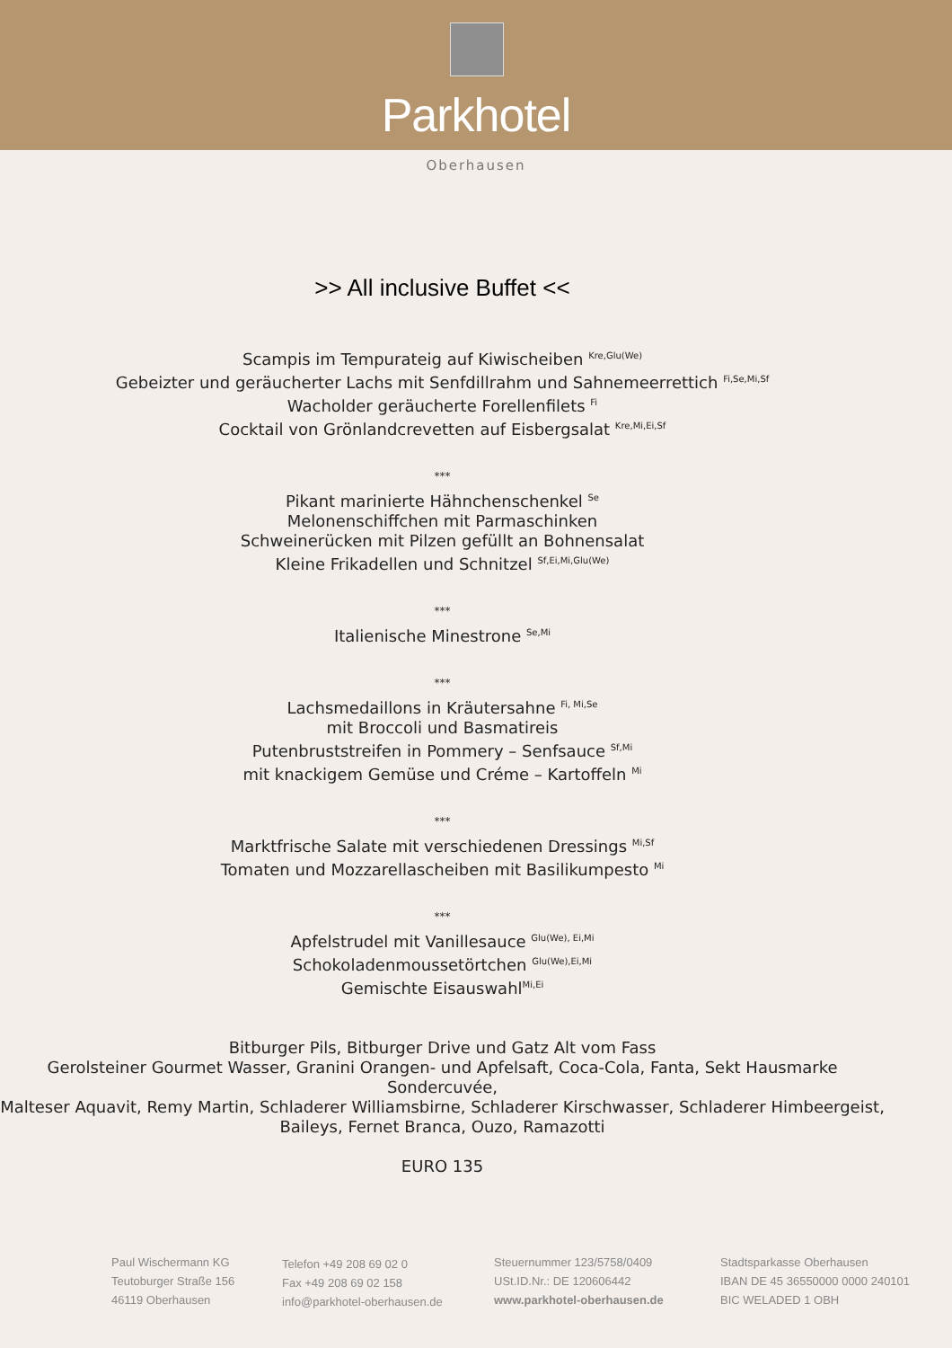Parkhotel
Oberhausen
>> All inclusive Buffet <<
Scampis im Tempurateig auf Kiwischeiben <sup>Kre,Glu(We)</sup>
Gebeizter und geräucherter Lachs mit Senfdillrahm und Sahnemeerrettich <sup>Fi,Se,Mi,Sf</sup>
Wacholder geräucherte Forellenfilets <sup>Fi</sup>
Cocktail von Grönlandcrevetten auf Eisbergsalat <sup>Kre,Mi,Ei,Sf</sup>
***
Pikant marinierte Hähnchenschenkel <sup>Se</sup>
Melonenschiffchen mit Parmaschinken
Schweinerücken mit Pilzen gefüllt an Bohnensalat
Kleine Frikadellen und Schnitzel <sup>Sf,Ei,Mi,Glu(We)</sup>
***
Italienische Minestrone <sup>Se,Mi</sup>
***
Lachsmedaillons in Kräutersahne <sup>Fi, Mi,Se</sup>
mit Broccoli und Basmatireis
Putenbruststreifen in Pommery – Senfsauce <sup>Sf,Mi</sup>
mit knackigem Gemüse und Créme – Kartoffeln <sup>Mi</sup>
***
Marktfrische Salate mit verschiedenen Dressings <sup>Mi,Sf</sup>
Tomaten und Mozzarellascheiben mit Basilikumpesto <sup>Mi</sup>
***
Apfelstrudel mit Vanillesauce <sup>Glu(We), Ei,Mi</sup>
Schokoladenmoussetörtchen <sup>Glu(We),Ei,Mi</sup>
Gemischte Eisauswahl<sup>Mi,Ei</sup>
Bitburger Pils, Bitburger Drive und Gatz Alt vom Fass
Gerolsteiner Gourmet Wasser, Granini Orangen- und Apfelsaft, Coca-Cola, Fanta, Sekt Hausmarke Sondercuvée,
Malteser Aquavit, Remy Martin, Schladerer Williamsbirne, Schladerer Kirschwasser, Schladerer Himbeergeist,
Baileys, Fernet Branca, Ouzo, Ramazotti
EURO 135
Paul Wischermann KG
Teutoburger Straße 156
46119 Oberhausen
Telefon +49 208 69 02 0
Fax +49 208 69 02 158
info@parkhotel-oberhausen.de
Steuernummer 123/5758/0409
USt.ID.Nr.: DE 120606442
www.parkhotel-oberhausen.de
Stadtsparkasse Oberhausen
IBAN DE 45 36550000 0000 240101
BIC WELADED 1 OBH